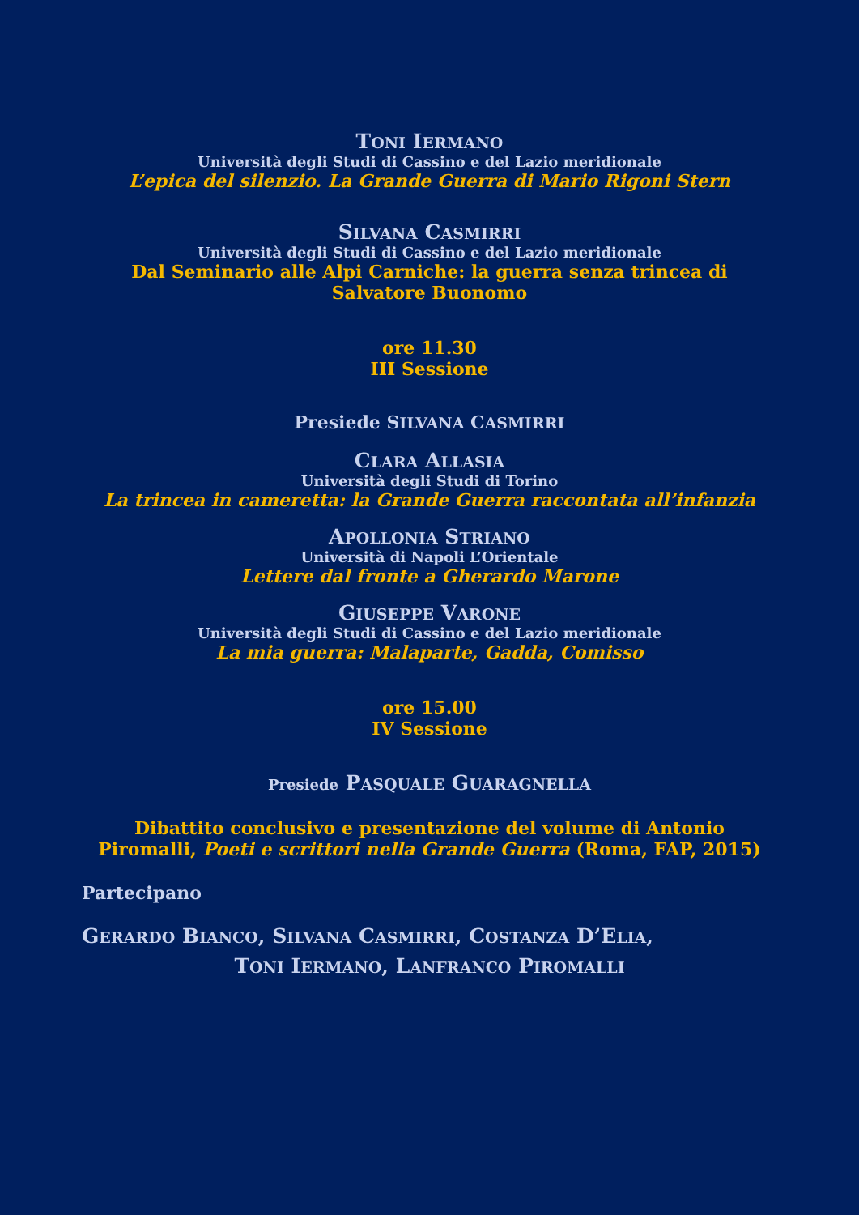TONI IERMANO
Università degli Studi di Cassino e del Lazio meridionale
L’epica del silenzio. La Grande Guerra di Mario Rigoni Stern
SILVANA CASMIRRI
Università degli Studi di Cassino e del Lazio meridionale
Dal Seminario alle Alpi Carniche: la guerra senza trincea di
Salvatore Buonomo
ore 11.30
III Sessione
Presiede SILVANA CASMIRRI
CLARA ALLASIA
Università degli Studi di Torino
La trincea in cameretta: la Grande Guerra raccontata all’infanzia
APOLLONIA STRIANO
Università di Napoli L’Orientale
Lettere dal fronte a Gherardo Marone
GIUSEPPE VARONE
Università degli Studi di Cassino e del Lazio meridionale
La mia guerra: Malaparte, Gadda, Comisso
ore 15.00
IV Sessione
Presiede PASQUALE GUARAGNELLA
Dibattito conclusivo e presentazione del volume di Antonio
Piromalli, Poeti e scrittori nella Grande Guerra (Roma, FAP, 2015)
Partecipano
GERARDO BIANCO, SILVANA CASMIRRI, COSTANZA D’ELIA,
TONI IERMANO, LANFRANCO PIROMALLI